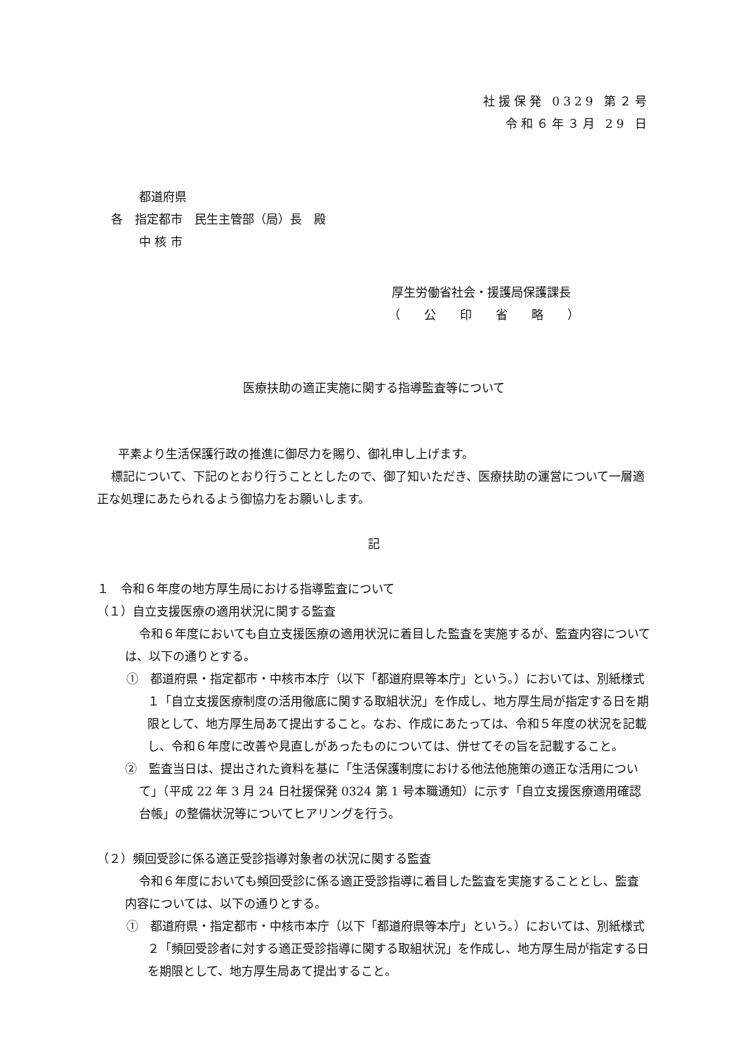社援保発 0329 第２号
令和６年３月 29 日
都道府県
各　指定都市　民生主管部（局）長　殿
中 核 市
厚生労働省社会・援護局保護課長
（　　公　　印　　省　　略　　）
医療扶助の適正実施に関する指導監査等について
平素より生活保護行政の推進に御尽力を賜り、御礼申し上げます。
標記について、下記のとおり行うこととしたので、御了知いただき、医療扶助の運営について一層適正な処理にあたられるよう御協力をお願いします。
記
１　令和６年度の地方厚生局における指導監査について
（１）自立支援医療の適用状況に関する監査
令和６年度においても自立支援医療の適用状況に着目した監査を実施するが、監査内容については、以下の通りとする。
①　都道府県・指定都市・中核市本庁（以下「都道府県等本庁」という。）においては、別紙様式１「自立支援医療制度の活用徹底に関する取組状況」を作成し、地方厚生局が指定する日を期限として、地方厚生局あて提出すること。なお、作成にあたっては、令和５年度の状況を記載し、令和６年度に改善や見直しがあったものについては、併せてその旨を記載すること。
②　監査当日は、提出された資料を基に「生活保護制度における他法他施策の適正な活用について」（平成 22 年 3 月 24 日社援保発 0324 第 1 号本職通知）に示す「自立支援医療適用確認台帳」の整備状況等についてヒアリングを行う。
（２）頻回受診に係る適正受診指導対象者の状況に関する監査
令和６年度においても頻回受診に係る適正受診指導に着目した監査を実施することとし、監査内容については、以下の通りとする。
①　都道府県・指定都市・中核市本庁（以下「都道府県等本庁」という。）においては、別紙様式２「頻回受診者に対する適正受診指導に関する取組状況」を作成し、地方厚生局が指定する日を期限として、地方厚生局あて提出すること。